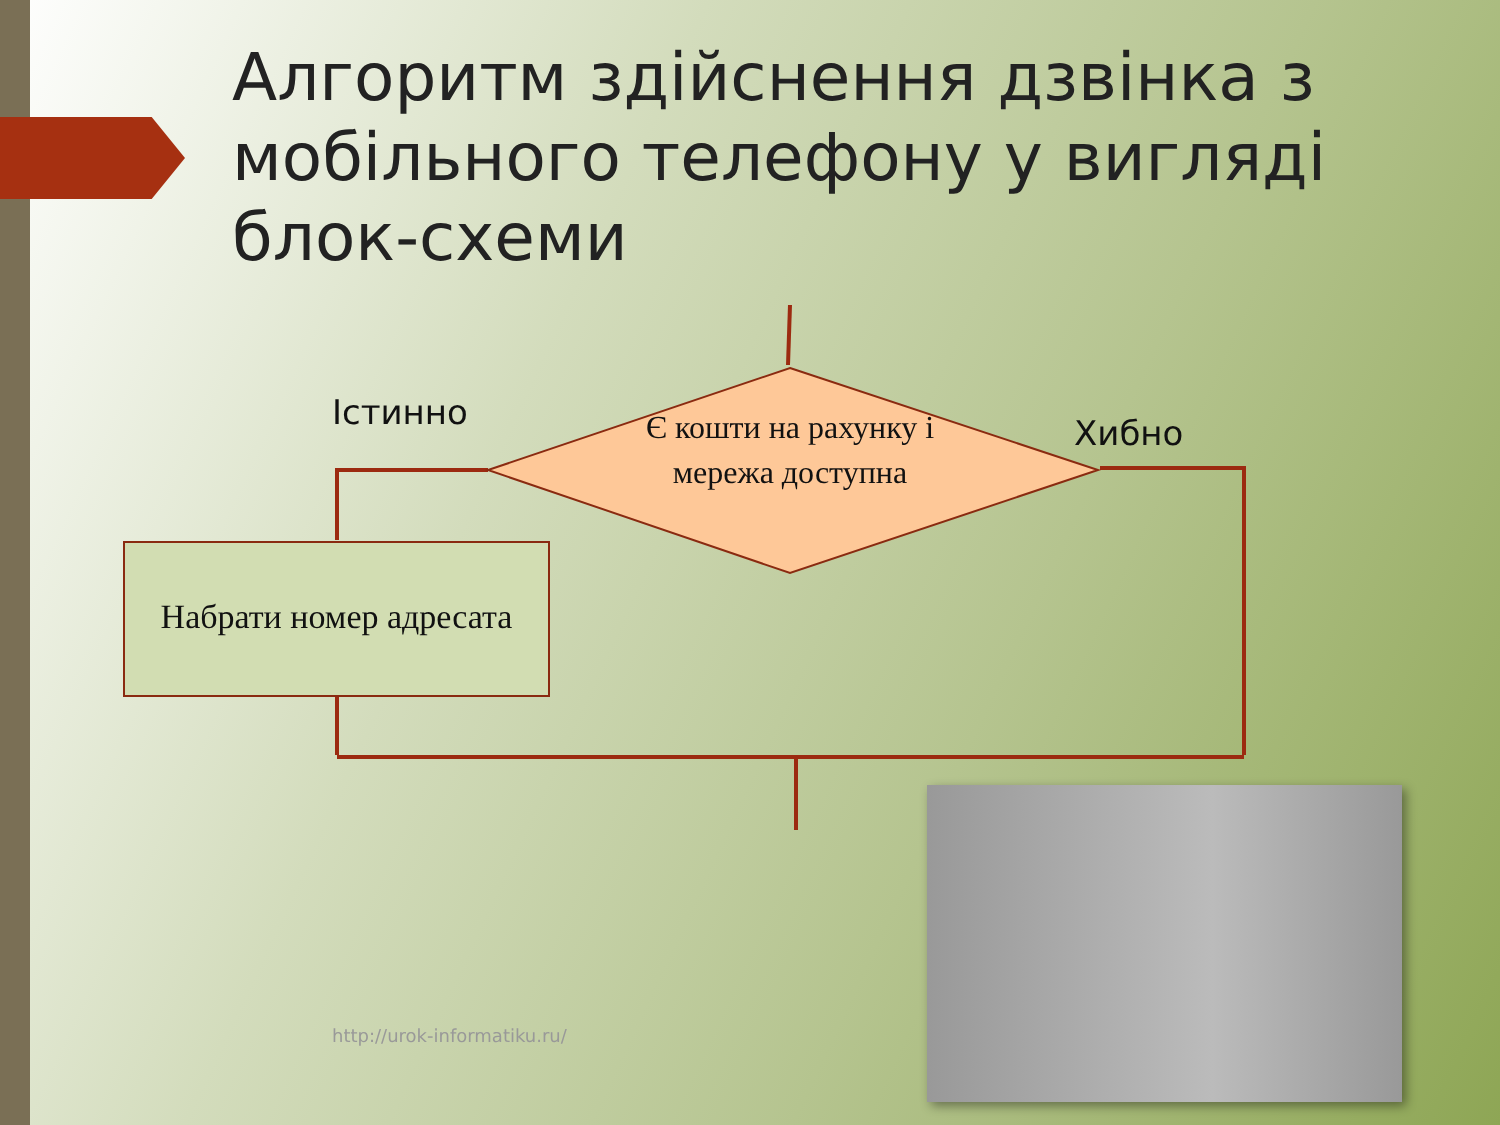Алгоритм здійснення дзвінка з мобільного телефону у вигляді блок-схеми
Істинно
Хибно
Є кошти на рахунку і мережа доступна
Набрати номер адресата
http://urok-informatiku.ru/